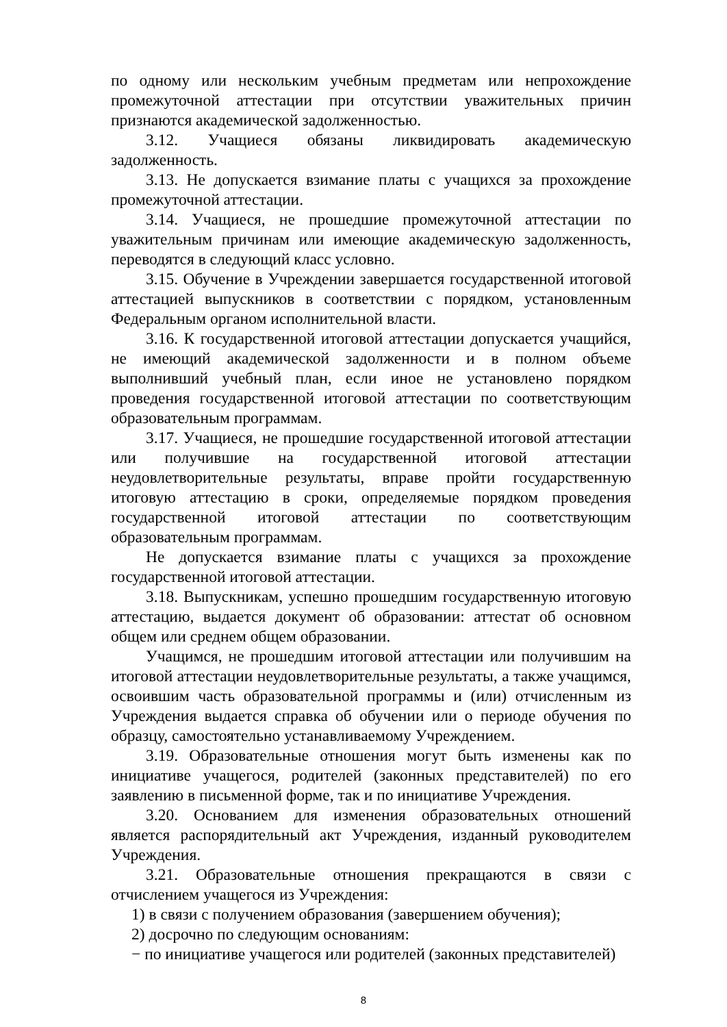по одному или нескольким учебным предметам или непрохождение промежуточной аттестации при отсутствии уважительных причин признаются академической задолженностью.
3.12. Учащиеся обязаны ликвидировать академическую задолженность.
3.13. Не допускается взимание платы с учащихся за прохождение промежуточной аттестации.
3.14. Учащиеся, не прошедшие промежуточной аттестации по уважительным причинам или имеющие академическую задолженность, переводятся в следующий класс условно.
3.15. Обучение в Учреждении завершается государственной итоговой аттестацией выпускников в соответствии с порядком, установленным Федеральным органом исполнительной власти.
3.16. К государственной итоговой аттестации допускается учащийся, не имеющий академической задолженности и в полном объеме выполнивший учебный план, если иное не установлено порядком проведения государственной итоговой аттестации по соответствующим образовательным программам.
3.17. Учащиеся, не прошедшие государственной итоговой аттестации или получившие на государственной итоговой аттестации неудовлетворительные результаты, вправе пройти государственную итоговую аттестацию в сроки, определяемые порядком проведения государственной итоговой аттестации по соответствующим образовательным программам.
Не допускается взимание платы с учащихся за прохождение государственной итоговой аттестации.
3.18. Выпускникам, успешно прошедшим государственную итоговую аттестацию, выдается документ об образовании: аттестат об основном общем или среднем общем образовании.
Учащимся, не прошедшим итоговой аттестации или получившим на итоговой аттестации неудовлетворительные результаты, а также учащимся, освоившим часть образовательной программы и (или) отчисленным из Учреждения выдается справка об обучении или о периоде обучения по образцу, самостоятельно устанавливаемому Учреждением.
3.19. Образовательные отношения могут быть изменены как по инициативе учащегося, родителей (законных представителей) по его заявлению в письменной форме, так и по инициативе Учреждения.
3.20. Основанием для изменения образовательных отношений является распорядительный акт Учреждения, изданный руководителем Учреждения.
3.21. Образовательные отношения прекращаются в связи с отчислением учащегося из Учреждения:
1) в связи с получением образования (завершением обучения);
2) досрочно по следующим основаниям:
− по инициативе учащегося или родителей (законных представителей)
8